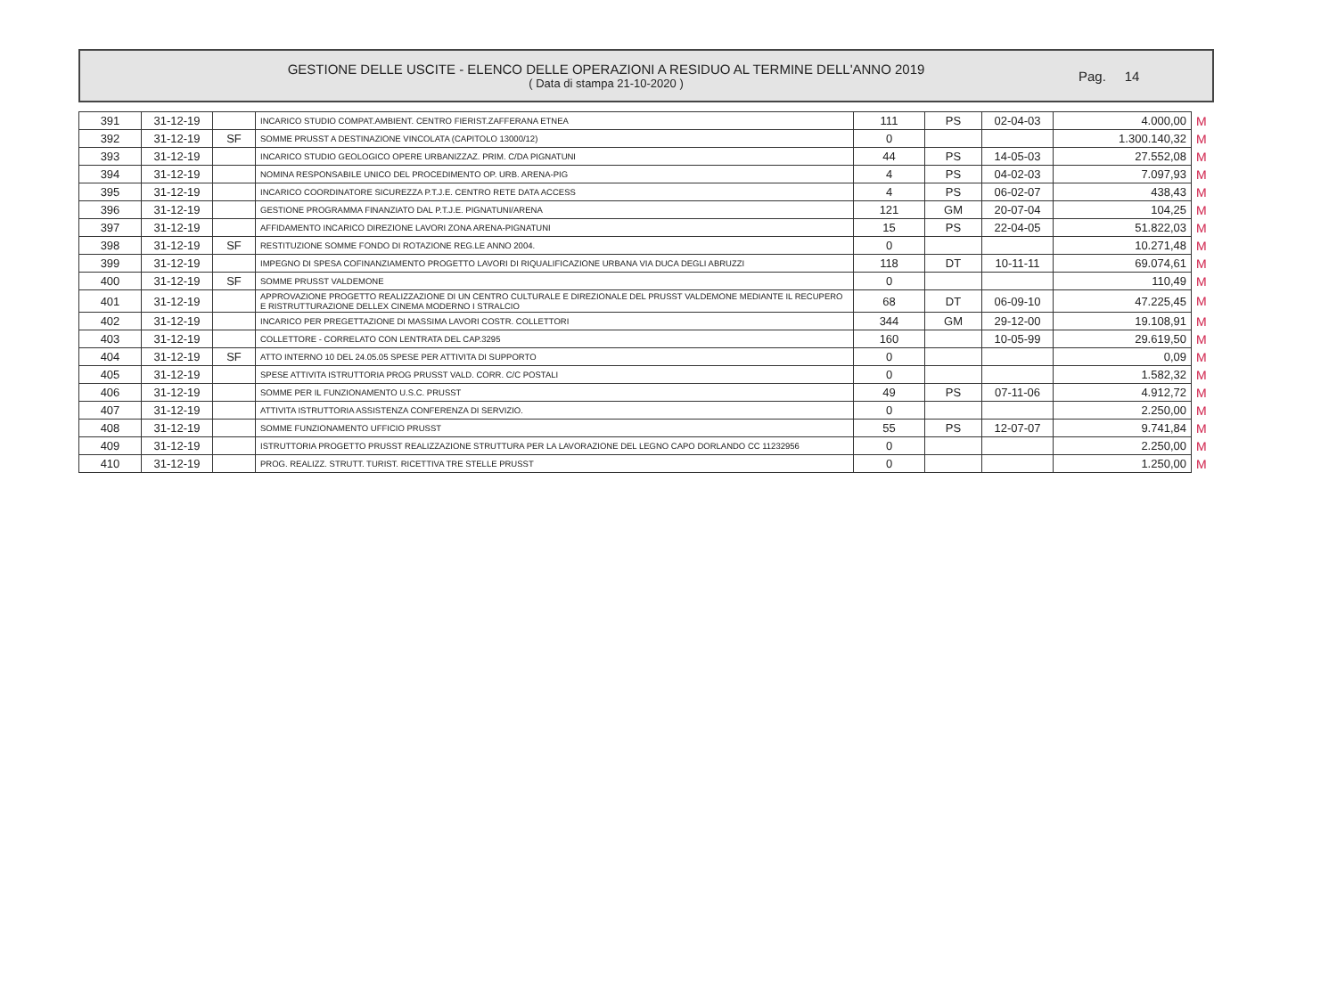GESTIONE DELLE USCITE - ELENCO DELLE OPERAZIONI A RESIDUO AL TERMINE DELL'ANNO 2019
( Data di stampa 21-10-2020 )
Pag. 14
| 391 | 31-12-19 | | INCARICO STUDIO COMPAT.AMBIENT. CENTRO FIERIST.ZAFFERANA ETNEA | 111 | PS | 02-04-03 | 4.000,00 | M |
| 392 | 31-12-19 | SF | SOMME PRUSST A DESTINAZIONE VINCOLATA (CAPITOLO 13000/12) | 0 | | | 1.300.140,32 | M |
| 393 | 31-12-19 | | INCARICO STUDIO GEOLOGICO OPERE URBANIZZAZ. PRIM. C/DA PIGNATUNI | 44 | PS | 14-05-03 | 27.552,08 | M |
| 394 | 31-12-19 | | NOMINA RESPONSABILE UNICO DEL PROCEDIMENTO OP. URB. ARENA-PIG | 4 | PS | 04-02-03 | 7.097,93 | M |
| 395 | 31-12-19 | | INCARICO COORDINATORE SICUREZZA P.T.J.E. CENTRO RETE DATA ACCESS | 4 | PS | 06-02-07 | 438,43 | M |
| 396 | 31-12-19 | | GESTIONE PROGRAMMA FINANZIATO DAL P.T.J.E. PIGNATUNI/ARENA | 121 | GM | 20-07-04 | 104,25 | M |
| 397 | 31-12-19 | | AFFIDAMENTO INCARICO DIREZIONE LAVORI ZONA ARENA-PIGNATUNI | 15 | PS | 22-04-05 | 51.822,03 | M |
| 398 | 31-12-19 | SF | RESTITUZIONE SOMME FONDO DI ROTAZIONE REG.LE ANNO 2004. | 0 | | | 10.271,48 | M |
| 399 | 31-12-19 | | IMPEGNO DI SPESA COFINANZIAMENTO PROGETTO LAVORI DI RIQUALIFICAZIONE URBANA VIA DUCA DEGLI ABRUZZI | 118 | DT | 10-11-11 | 69.074,61 | M |
| 400 | 31-12-19 | SF | SOMME PRUSST VALDEMONE | 0 | | | 110,49 | M |
| 401 | 31-12-19 | | APPROVAZIONE PROGETTO REALIZZAZIONE DI UN CENTRO CULTURALE E DIREZIONALE DEL PRUSST VALDEMONE MEDIANTE IL RECUPERO E RISTRUTTURAZIONE DELLEX CINEMA MODERNO I STRALCIO | 68 | DT | 06-09-10 | 47.225,45 | M |
| 402 | 31-12-19 | | INCARICO PER PREGETTAZIONE DI MASSIMA LAVORI COSTR. COLLETTORI | 344 | GM | 29-12-00 | 19.108,91 | M |
| 403 | 31-12-19 | | COLLETTORE - CORRELATO CON LENTRATA DEL CAP.3295 | 160 | | 10-05-99 | 29.619,50 | M |
| 404 | 31-12-19 | SF | ATTO INTERNO 10 DEL 24.05.05 SPESE PER ATTIVITA DI SUPPORTO | 0 | | | 0,09 | M |
| 405 | 31-12-19 | | SPESE ATTIVITA ISTRUTTORIA PROG PRUSST VALD. CORR. C/C POSTALI | 0 | | | 1.582,32 | M |
| 406 | 31-12-19 | | SOMME PER IL FUNZIONAMENTO U.S.C. PRUSST | 49 | PS | 07-11-06 | 4.912,72 | M |
| 407 | 31-12-19 | | ATTIVITA ISTRUTTORIA ASSISTENZA CONFERENZA DI SERVIZIO. | 0 | | | 2.250,00 | M |
| 408 | 31-12-19 | | SOMME FUNZIONAMENTO UFFICIO PRUSST | 55 | PS | 12-07-07 | 9.741,84 | M |
| 409 | 31-12-19 | | ISTRUTTORIA PROGETTO PRUSST REALIZZAZIONE STRUTTURA PER LA LAVORAZIONE DEL LEGNO CAPO DORLANDO CC 11232956 | 0 | | | 2.250,00 | M |
| 410 | 31-12-19 | | PROG. REALIZZ. STRUTT. TURIST. RICETTIVA TRE STELLE PRUSST | 0 | | | 1.250,00 | M |